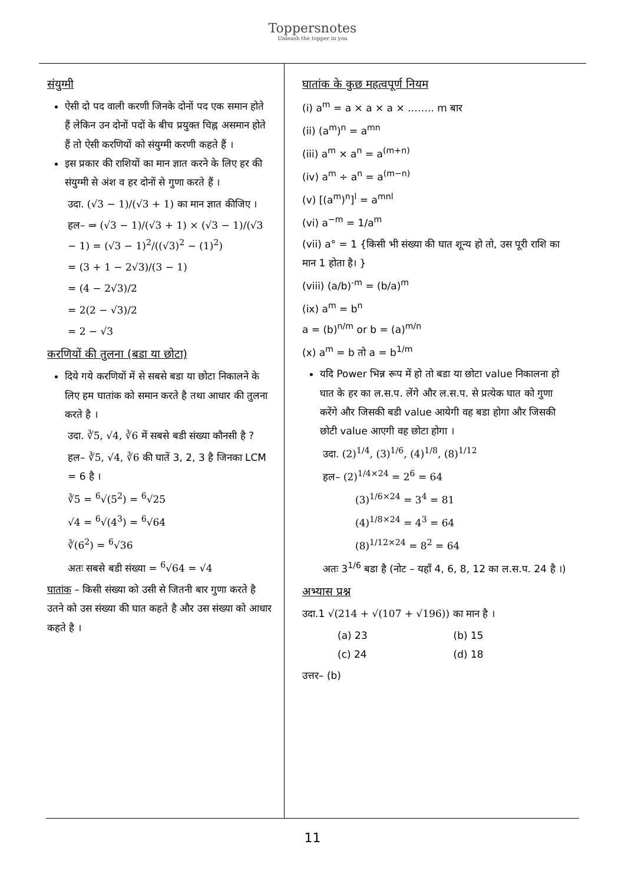Toppersnotes
Unleash the topper in you
संयुग्मी
ऐसी दो पद वाली करणी जिनके दोनों पद एक समान होते हैं लेकिन उन दोनों पदों के बीच प्रयुक्त चिह्न असमान होते हैं तो ऐसी करणियों को संयुग्मी करणी कहते हैं ।
इस प्रकार की राशियों का मान ज्ञात करने के लिए हर की संयुग्मी से अंश व हर दोनों से गुणा करते हैं ।
उदा. (√3 − 1)/(√3 + 1) का मान ज्ञात कीजिए ।
हल– ⇒ (√3 − 1)/(√3 + 1) × (√3 − 1)/(√3 − 1) = (√3 − 1)<sup>2</sup>/((√3)<sup>2</sup> − (1)<sup>2</sup>)
= (3 + 1 − 2√3)/(3 − 1)
= (4 − 2√3)/2
= 2(2 − √3)/2
= 2 − √3
करणियों की तुलना (बडा या छोटा)
दिये गये करणियों में से सबसे बडा या छोटा निकालने के लिए हम घातांक को समान करते है तथा आधार की तुलना करते है ।
उदा. ∛5, √4, ∛6 में सबसे बडी संख्या कौनसी है ?
हल– ∛5, √4, ∛6 की घातें 3, 2, 3 है जिनका LCM = 6 है ।
∛5 = <sup>6</sup>√(5<sup>2</sup>) = <sup>6</sup>√25
√4 = <sup>6</sup>√(4<sup>3</sup>) = <sup>6</sup>√64
∛(6<sup>2</sup>) = <sup>6</sup>√36
अतः सबसे बडी संख्या = <sup>6</sup>√64 = √4
घातांक – किसी संख्या को उसी से जितनी बार गुणा करते है उतने को उस संख्या की घात कहते है और उस संख्या को आधार कहते है ।
घातांक के कुछ महत्वपूर्ण नियम
(i) a<sup>m</sup> = a × a × a × …….. m बार
(ii) (a<sup>m</sup>)<sup>n</sup> = a<sup>mn</sup>
(iii) a<sup>m</sup> × a<sup>n</sup> = a<sup>(m+n)</sup>
(iv) a<sup>m</sup> ÷ a<sup>n</sup> = a<sup>(m−n)</sup>
(v) [(a<sup>m</sup>)<sup>n</sup>]<sup>l</sup> = a<sup>mnl</sup>
(vi) a<sup>−m</sup> = 1/a<sup>m</sup>
(vii) a° = 1 {किसी भी संख्या की घात शून्य हो तो, उस पूरी राशि का मान 1 होता है। }
(viii) (a/b)<sup>-m</sup> = (b/a)<sup>m</sup>
(ix) a<sup>m</sup> = b<sup>n</sup>
a = (b)<sup>n/m</sup> or b = (a)<sup>m/n</sup>
(x) a<sup>m</sup> = b तो a = b<sup>1/m</sup>
यदि Power भिन्न रूप में हो तो बडा या छोटा value निकालना हो घात के हर का ल.स.प. लेंगे और ल.स.प. से प्रत्येक घात को गुणा करेंगे और जिसकी बडी value आयेगी वह बडा होगा और जिसकी छोटी value आएगी वह छोटा होगा ।
उदा. (2)<sup>1/4</sup>, (3)<sup>1/6</sup>, (4)<sup>1/8</sup>, (8)<sup>1/12</sup>
हल– (2)<sup>1/4×24</sup> = 2<sup>6</sup> = 64
(3)<sup>1/6×24</sup> = 3<sup>4</sup> = 81
(4)<sup>1/8×24</sup> = 4<sup>3</sup> = 64
(8)<sup>1/12×24</sup> = 8<sup>2</sup> = 64
अतः 3<sup>1/6</sup> बडा है (नोट – यहाँ 4, 6, 8, 12 का ल.स.प. 24 है ।)
अभ्यास प्रश्न
उदा.1 √(214 + √(107 + √196)) का मान है ।
(a) 23 (b) 15
(c) 24 (d) 18
उत्तर– (b)
11